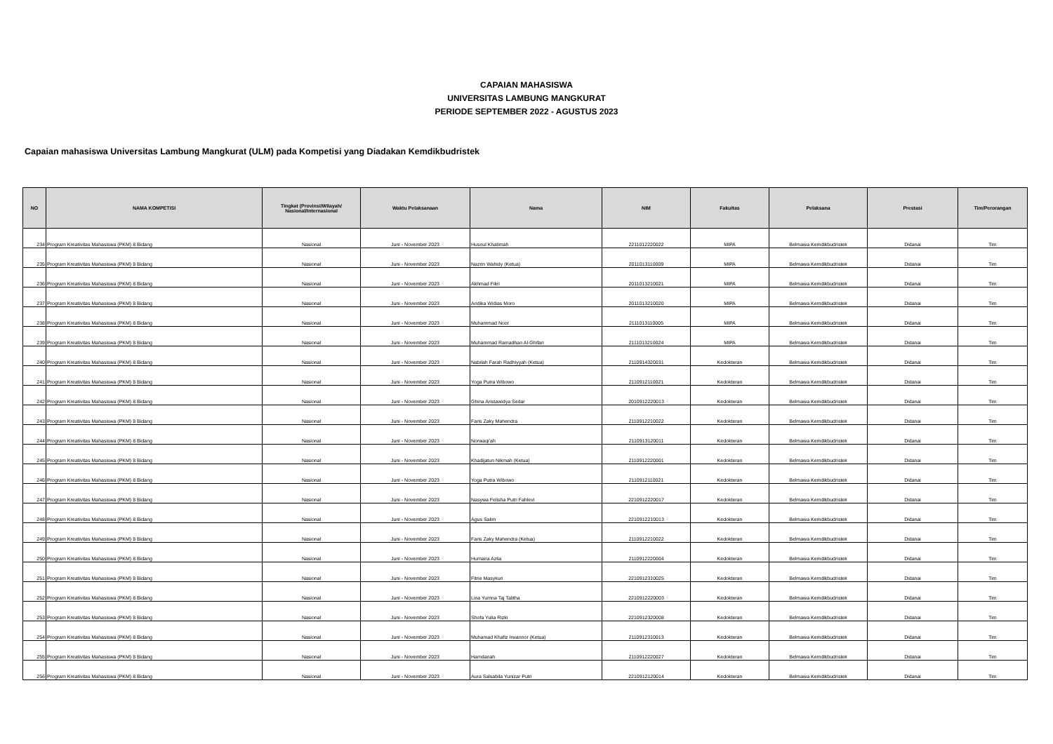CAPAIAN MAHASISWA
UNIVERSITAS LAMBUNG MANGKURAT
PERIODE SEPTEMBER 2022 - AGUSTUS 2023
Capaian mahasiswa Universitas Lambung Mangkurat (ULM) pada Kompetisi yang Diadakan Kemdikbudristek
| NO | NAMA KOMPETISI | Tingkat (Provinsi/Wilayah/ Nasional/Internasional | Waktu Pelaksanaan | Nama | NIM | Fakultas | Pelaksana | Prestasi | Tim/Perorangan |
| --- | --- | --- | --- | --- | --- | --- | --- | --- | --- |
| 234 | Program Kreativitas Mahasiswa (PKM) 8 Bidang | Nasional | Juni - November 2023 | Husnul Khatimah | 2211012220022 | MIPA | Belmawa Kemdikbudristek | Didanai | Tim |
| 235 | Program Kreativitas Mahasiswa (PKM) 8 Bidang | Nasional | Juni - November 2023 | Nazrin Wahidy (Ketua) | 2011013110009 | MIPA | Belmawa Kemdikbudristek | Didanai | Tim |
| 236 | Program Kreativitas Mahasiswa (PKM) 8 Bidang | Nasional | Juni - November 2023 | Akhmad Fikri | 2011013210021 | MIPA | Belmawa Kemdikbudristek | Didanai | Tim |
| 237 | Program Kreativitas Mahasiswa (PKM) 8 Bidang | Nasional | Juni - November 2023 | Andika Widias Moro | 2011013210020 | MIPA | Belmawa Kemdikbudristek | Didanai | Tim |
| 238 | Program Kreativitas Mahasiswa (PKM) 8 Bidang | Nasional | Juni - November 2023 | Muhammad Noor | 2111013110005 | MIPA | Belmawa Kemdikbudristek | Didanai | Tim |
| 239 | Program Kreativitas Mahasiswa (PKM) 8 Bidang | Nasional | Juni - November 2023 | Muhammad Ramadhan Al-Ghifari | 2111013210024 | MIPA | Belmawa Kemdikbudristek | Didanai | Tim |
| 240 | Program Kreativitas Mahasiswa (PKM) 8 Bidang | Nasional | Juni - November 2023 | Nabilah Farah Radhiyyah (Ketua) | 2110914320031 | Kedokteran | Belmawa Kemdikbudristek | Didanai | Tim |
| 241 | Program Kreativitas Mahasiswa (PKM) 8 Bidang | Nasional | Juni - November 2023 | Yoga Putra Wibowo | 2110912110021 | Kedokteran | Belmawa Kemdikbudristek | Didanai | Tim |
| 242 | Program Kreativitas Mahasiswa (PKM) 8 Bidang | Nasional | Juni - November 2023 | Ghina Aristawidya Sedar | 2010912220013 | Kedokteran | Belmawa Kemdikbudristek | Didanai | Tim |
| 243 | Program Kreativitas Mahasiswa (PKM) 8 Bidang | Nasional | Juni - November 2023 | Faris Zaky Mahendra | 2110912210022 | Kedokteran | Belmawa Kemdikbudristek | Didanai | Tim |
| 244 | Program Kreativitas Mahasiswa (PKM) 8 Bidang | Nasional | Juni - November 2023 | Norwaqi'ah | 2110913120011 | Kedokteran | Belmawa Kemdikbudristek | Didanai | Tim |
| 245 | Program Kreativitas Mahasiswa (PKM) 8 Bidang | Nasional | Juni - November 2023 | Khadijatun Nikmah (Ketua) | 2110912220001 | Kedokteran | Belmawa Kemdikbudristek | Didanai | Tim |
| 246 | Program Kreativitas Mahasiswa (PKM) 8 Bidang | Nasional | Juni - November 2023 | Yoga Putra Wibowo | 2110912110021 | Kedokteran | Belmawa Kemdikbudristek | Didanai | Tim |
| 247 | Program Kreativitas Mahasiswa (PKM) 8 Bidang | Nasional | Juni - November 2023 | Nasywa Felisha Putri Fahlevi | 2210912220017 | Kedokteran | Belmawa Kemdikbudristek | Didanai | Tim |
| 248 | Program Kreativitas Mahasiswa (PKM) 8 Bidang | Nasional | Juni - November 2023 | Agus Salim | 2210912210013 | Kedokteran | Belmawa Kemdikbudristek | Didanai | Tim |
| 249 | Program Kreativitas Mahasiswa (PKM) 8 Bidang | Nasional | Juni - November 2023 | Faris Zaky Mahendra (Ketua) | 2110912210022 | Kedokteran | Belmawa Kemdikbudristek | Didanai | Tim |
| 250 | Program Kreativitas Mahasiswa (PKM) 8 Bidang | Nasional | Juni - November 2023 | Humaira Azlia | 2110912220004 | Kedokteran | Belmawa Kemdikbudristek | Didanai | Tim |
| 251 | Program Kreativitas Mahasiswa (PKM) 8 Bidang | Nasional | Juni - November 2023 | Fitrie Masykuri | 2210912310025 | Kedokteran | Belmawa Kemdikbudristek | Didanai | Tim |
| 252 | Program Kreativitas Mahasiswa (PKM) 8 Bidang | Nasional | Juni - November 2023 | Lina Yumna Taj Talitha | 2210912220003 | Kedokteran | Belmawa Kemdikbudristek | Didanai | Tim |
| 253 | Program Kreativitas Mahasiswa (PKM) 8 Bidang | Nasional | Juni - November 2023 | Shofa Yulia Rizki | 2210912320008 | Kedokteran | Belmawa Kemdikbudristek | Didanai | Tim |
| 254 | Program Kreativitas Mahasiswa (PKM) 8 Bidang | Nasional | Juni - November 2023 | Muhamad Khafiz Irwannor (Ketua) | 2110912310013 | Kedokteran | Belmawa Kemdikbudristek | Didanai | Tim |
| 255 | Program Kreativitas Mahasiswa (PKM) 8 Bidang | Nasional | Juni - November 2023 | Hamdanah | 2110912220027 | Kedokteran | Belmawa Kemdikbudristek | Didanai | Tim |
| 256 | Program Kreativitas Mahasiswa (PKM) 8 Bidang | Nasional | Juni - November 2023 | Aura Salsabila Yunizar Putri | 2210912120014 | Kedokteran | Belmawa Kemdikbudristek | Didanai | Tim |